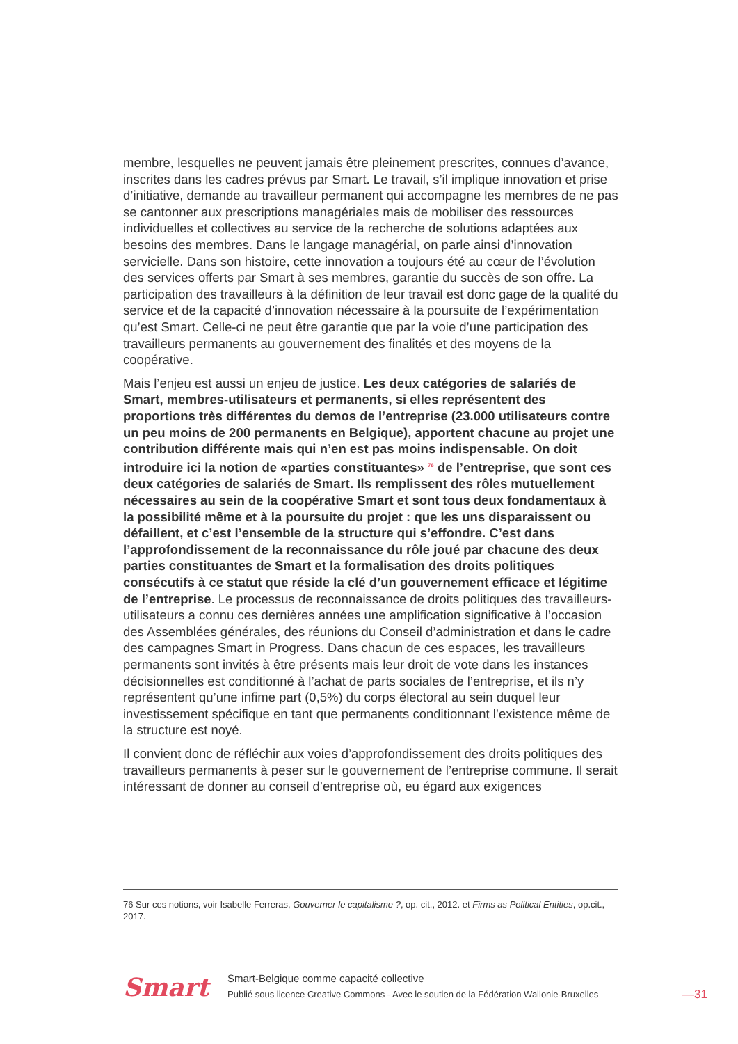membre, lesquelles ne peuvent jamais être pleinement prescrites, connues d’avance, inscrites dans les cadres prévus par Smart. Le travail, s’il implique innovation et prise d’initiative, demande au travailleur permanent qui accompagne les membres de ne pas se cantonner aux prescriptions managériales mais de mobiliser des ressources individuelles et collectives au service de la recherche de solutions adaptées aux besoins des membres. Dans le langage managérial, on parle ainsi d’innovation servicielle. Dans son histoire, cette innovation a toujours été au cœur de l’évolution des services offerts par Smart à ses membres, garantie du succès de son offre. La participation des travailleurs à la définition de leur travail est donc gage de la qualité du service et de la capacité d’innovation nécessaire à la poursuite de l’expérimentation qu’est Smart. Celle-ci ne peut être garantie que par la voie d’une participation des travailleurs permanents au gouvernement des finalités et des moyens de la coopérative.
Mais l’enjeu est aussi un enjeu de justice. Les deux catégories de salariés de Smart, membres-utilisateurs et permanents, si elles représentent des proportions très différentes du demos de l’entreprise (23.000 utilisateurs contre un peu moins de 200 permanents en Belgique), apportent chacune au projet une contribution différente mais qui n’en est pas moins indispensable. On doit introduire ici la notion de «parties constituantes» <sup>76</sup> de l’entreprise, que sont ces deux catégories de salariés de Smart. Ils remplissent des rôles mutuellement nécessaires au sein de la coopérative Smart et sont tous deux fondamentaux à la possibilité même et à la poursuite du projet : que les uns disparaissent ou défaillent, et c’est l’ensemble de la structure qui s’effondre. C’est dans l’approfondissement de la reconnaissance du rôle joué par chacune des deux parties constituantes de Smart et la formalisation des droits politiques consécutifs à ce statut que réside la clé d’un gouvernement efficace et légitime de l’entreprise. Le processus de reconnaissance de droits politiques des travailleurs-utilisateurs a connu ces dernières années une amplification significative à l’occasion des Assemblées générales, des réunions du Conseil d’administration et dans le cadre des campagnes Smart in Progress. Dans chacun de ces espaces, les travailleurs permanents sont invités à être présents mais leur droit de vote dans les instances décisionnelles est conditionné à l’achat de parts sociales de l’entreprise, et ils n’y représentent qu’une infime part (0,5%) du corps électoral au sein duquel leur investissement spécifique en tant que permanents conditionnant l’existence même de la structure est noyé.
Il convient donc de réfléchir aux voies d’approfondissement des droits politiques des travailleurs permanents à peser sur le gouvernement de l’entreprise commune. Il serait intéressant de donner au conseil d’entreprise où, eu égard aux exigences
76 Sur ces notions, voir Isabelle Ferreras, Gouverner le capitalisme ?, op. cit., 2012. et Firms as Political Entities, op.cit., 2017.
Smart
Smart-Belgique comme capacité collective
Publié sous licence Creative Commons - Avec le soutien de la Fédération Wallonie-Bruxelles
—31